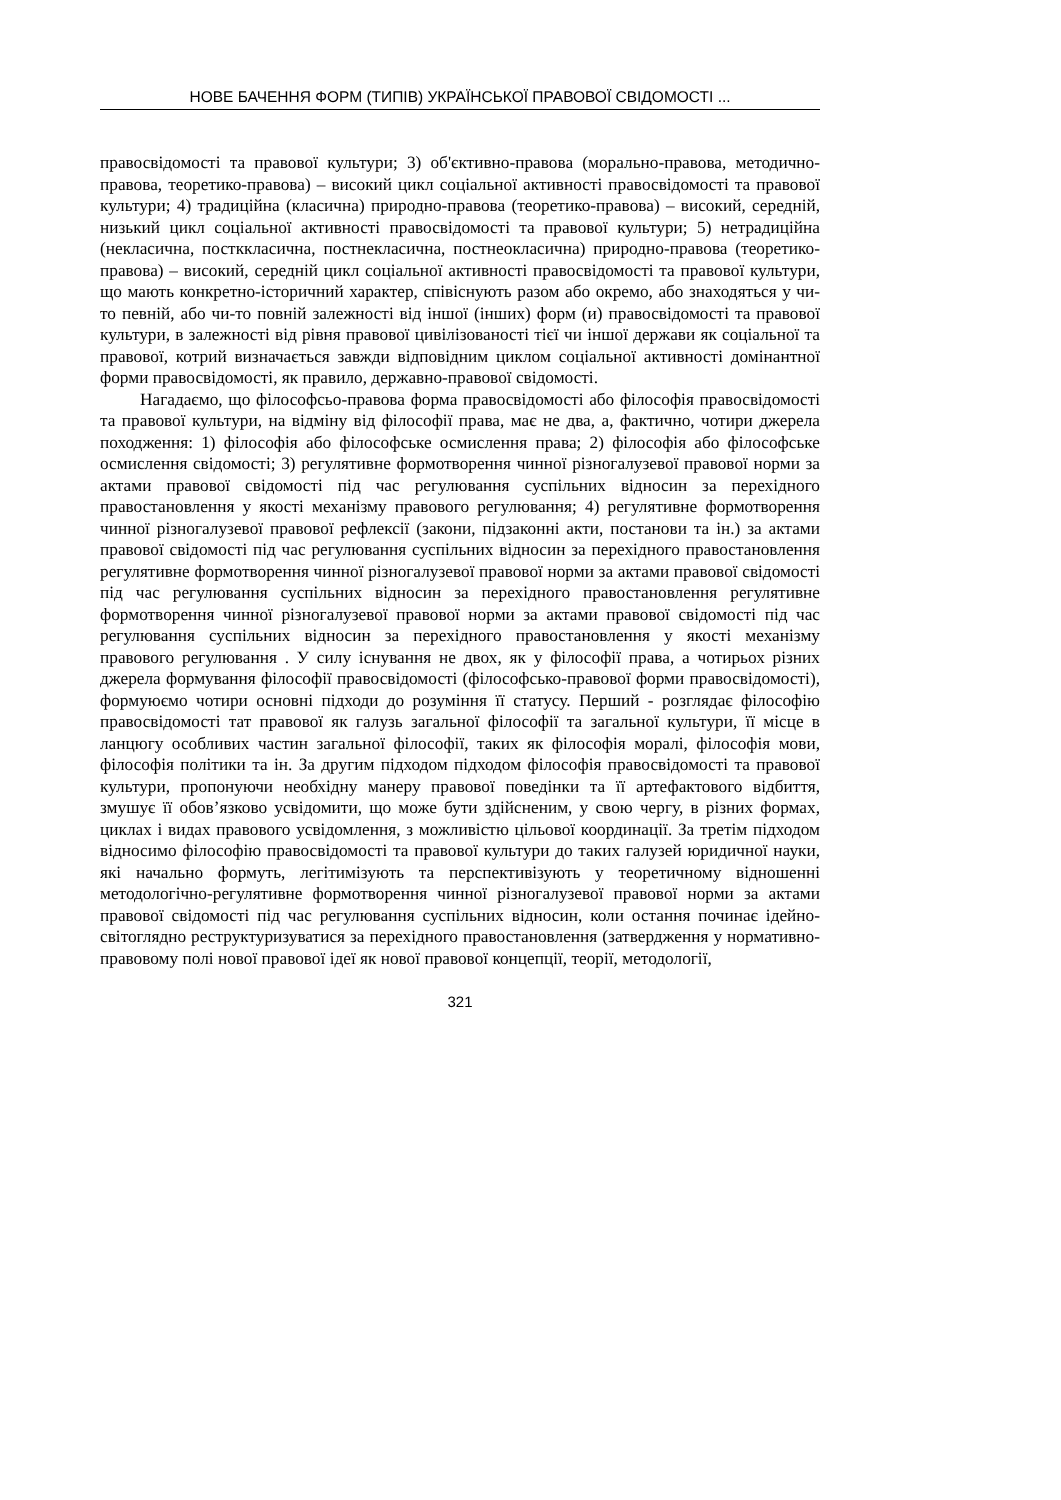НОВЕ БАЧЕННЯ ФОРМ (ТИПІВ) УКРАЇНСЬКОЇ ПРАВОВОЇ СВІДОМОСТІ ...
правосвідомості та правової культури; 3) об'єктивно-правова (морально-правова, методично-правова, теоретико-правова) – високий цикл соціальної активності правосвідомості та правової культури; 4) традиційна (класична) природно-правова (теоретико-правова) – високий, середній, низький цикл соціальної активності правосвідомості та правової культури; 5) нетрадиційна (некласична, постккласична, постнекласична, постнеокласична) природно-правова (теоретико-правова) – високий, середній цикл соціальної активності правосвідомості та правової культури, що мають конкретно-історичний характер, співіснують разом або окремо, або знаходяться у чи-то певній, або чи-то повній залежності від іншої (інших) форм (и) правосвідомості та правової культури, в залежності від рівня правової цивілізованості тієї чи іншої держави як соціальної та правової, котрий визначається завжди відповідним циклом соціальної активності домінантної форми правосвідомості, як правило, державно-правової свідомості.
Нагадаємо, що філософсьо-правова форма правосвідомості або філософія правосвідомості та правової культури, на відміну від філософії права, має не два, а, фактично, чотири джерела походження: 1) філософія або філософське осмислення права; 2) філософія або філософське осмислення свідомості; 3) регулятивне формотворення чинної різногалузевої правової норми за актами правової свідомості під час регулювання суспільних відносин за перехідного правостановлення у якості механізму правового регулювання; 4) регулятивне формотворення чинної різногалузевої правової рефлексії (закони, підзаконні акти, постанови та ін.) за актами правової свідомості під час регулювання суспільних відносин за перехідного правостановлення регулятивне формотворення чинної різногалузевої правової норми за актами правової свідомості під час регулювання суспільних відносин за перехідного правостановлення регулятивне формотворення чинної різногалузевої правової норми за актами правової свідомості під час регулювання суспільних відносин за перехідного правостановлення у якості механізму правового регулювання . У силу існування не двох, як у філософії права, а чотирьох різних джерела формування філософії правосвідомості (філософсько-правової форми правосвідомості), формуюємо чотири основні підходи до розуміння її статусу. Перший - розглядає філософію правосвідомості тат правової як галузь загальної філософії та загальної культури, її місце в ланцюгу особливих частин загальної філософії, таких як філософія моралі, філософія мови, філософія політики та ін. За другим підходом підходом філософія правосвідомості та правової культури, пропонуючи необхідну манеру правової поведінки та її артефактового відбиття, змушує її обов’язково усвідомити, що може бути здійсненим, у свою чергу, в різних формах, циклах і видах правового усвідомлення, з можливістю цільової координації. За третім підходом відносимо філософію правосвідомості та правової культури до таких галузей юридичної науки, які начально формуть, легітимізують та перспективізують у теоретичному відношенні методологічно-регулятивне формотворення чинної різногалузевої правової норми за актами правової свідомості під час регулювання суспільних відносин, коли остання починає ідейно-світоглядно реструктуризуватися за перехідного правостановлення (затвердження у нормативно-правовому полі нової правової ідеї як нової правової концепції, теорії, методології,
321